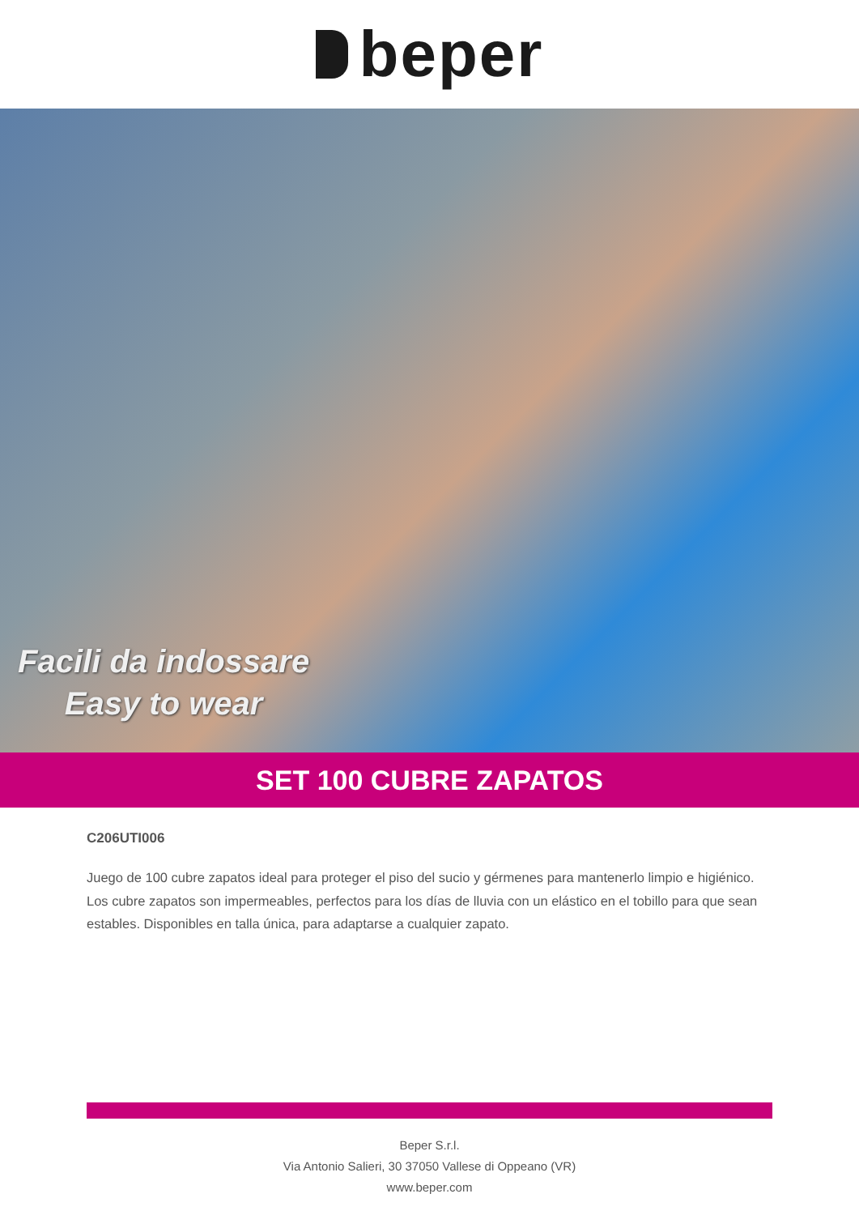beper
Facili da indossare
Easy to wear
SET 100 CUBRE ZAPATOS
C206UTI006
Juego de 100 cubre zapatos ideal para proteger el piso del sucio y gérmenes para mantenerlo limpio e higiénico. Los cubre zapatos son impermeables, perfectos para los días de lluvia con un elástico en el tobillo para que sean estables. Disponibles en talla única, para adaptarse a cualquier zapato.
Beper S.r.l.
Via Antonio Salieri, 30 37050 Vallese di Oppeano (VR)
www.beper.com